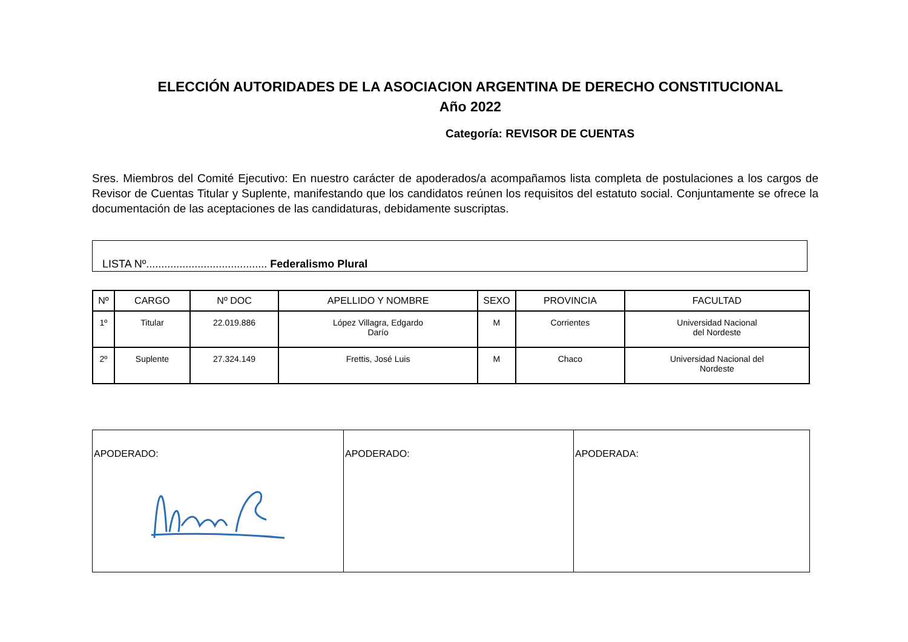ELECCIÓN AUTORIDADES DE LA ASOCIACION ARGENTINA DE DERECHO CONSTITUCIONAL
Año 2022
Categoría: REVISOR DE CUENTAS
Sres. Miembros del Comité Ejecutivo: En nuestro carácter de apoderados/a acompañamos lista completa de postulaciones a los cargos de Revisor de Cuentas Titular y Suplente, manifestando que los candidatos reúnen los requisitos del estatuto social. Conjuntamente se ofrece la documentación de las aceptaciones de las candidaturas, debidamente suscriptas.
LISTA Nº........................................ Federalismo Plural
| Nº | CARGO | Nº DOC | APELLIDO Y NOMBRE | SEXO | PROVINCIA | FACULTAD |
| --- | --- | --- | --- | --- | --- | --- |
| 1º | Titular | 22.019.886 | López Villagra, Edgardo Darío | M | Corrientes | Universidad Nacional del Nordeste |
| 2º | Suplente | 27.324.149 | Frettis, José Luis | M | Chaco | Universidad Nacional del Nordeste |
| APODERADO: | APODERADO: | APODERADA: |